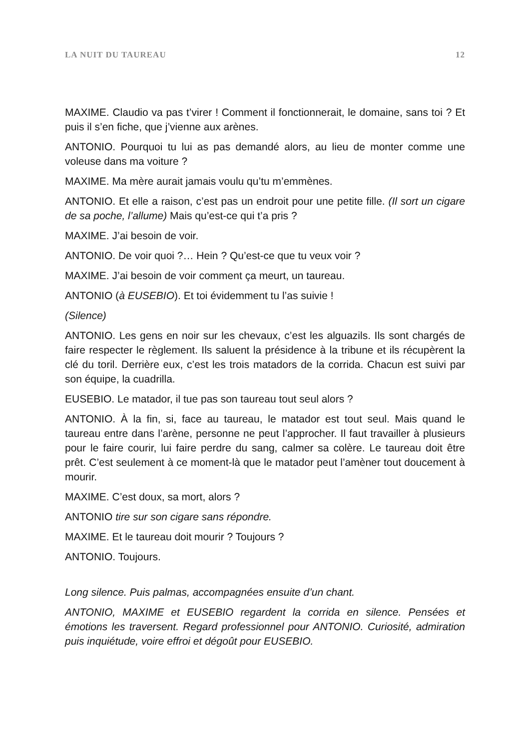LA NUIT DU TAUREAU 12
MAXIME. Claudio va pas t’virer ! Comment il fonctionnerait, le domaine, sans toi ? Et puis il s’en fiche, que j’vienne aux arènes.
ANTONIO. Pourquoi tu lui as pas demandé alors, au lieu de monter comme une voleuse dans ma voiture ?
MAXIME. Ma mère aurait jamais voulu qu’tu m’emmènes.
ANTONIO. Et elle a raison, c’est pas un endroit pour une petite fille. (Il sort un cigare de sa poche, l’allume) Mais qu’est-ce qui t’a pris ?
MAXIME. J’ai besoin de voir.
ANTONIO. De voir quoi ?… Hein ? Qu’est-ce que tu veux voir ?
MAXIME. J’ai besoin de voir comment ça meurt, un taureau.
ANTONIO (à EUSEBIO). Et toi évidemment tu l’as suivie !
(Silence)
ANTONIO. Les gens en noir sur les chevaux, c’est les alguazils. Ils sont chargés de faire respecter le règlement. Ils saluent la présidence à la tribune et ils récupèrent la clé du toril. Derrière eux, c’est les trois matadors de la corrida. Chacun est suivi par son équipe, la cuadrilla.
EUSEBIO. Le matador, il tue pas son taureau tout seul alors ?
ANTONIO. À la fin, si, face au taureau, le matador est tout seul. Mais quand le taureau entre dans l’arène, personne ne peut l’approcher. Il faut travailler à plusieurs pour le faire courir, lui faire perdre du sang, calmer sa colère. Le taureau doit être prêt. C’est seulement à ce moment-là que le matador peut l’amèner tout doucement à mourir.
MAXIME. C’est doux, sa mort, alors ?
ANTONIO tire sur son cigare sans répondre.
MAXIME. Et le taureau doit mourir ? Toujours ?
ANTONIO. Toujours.
Long silence. Puis palmas, accompagnées ensuite d’un chant.
ANTONIO, MAXIME et EUSEBIO regardent la corrida en silence. Pensées et émotions les traversent. Regard professionnel pour ANTONIO. Curiosité, admiration puis inquiétude, voire effroi et dégoût pour EUSEBIO.